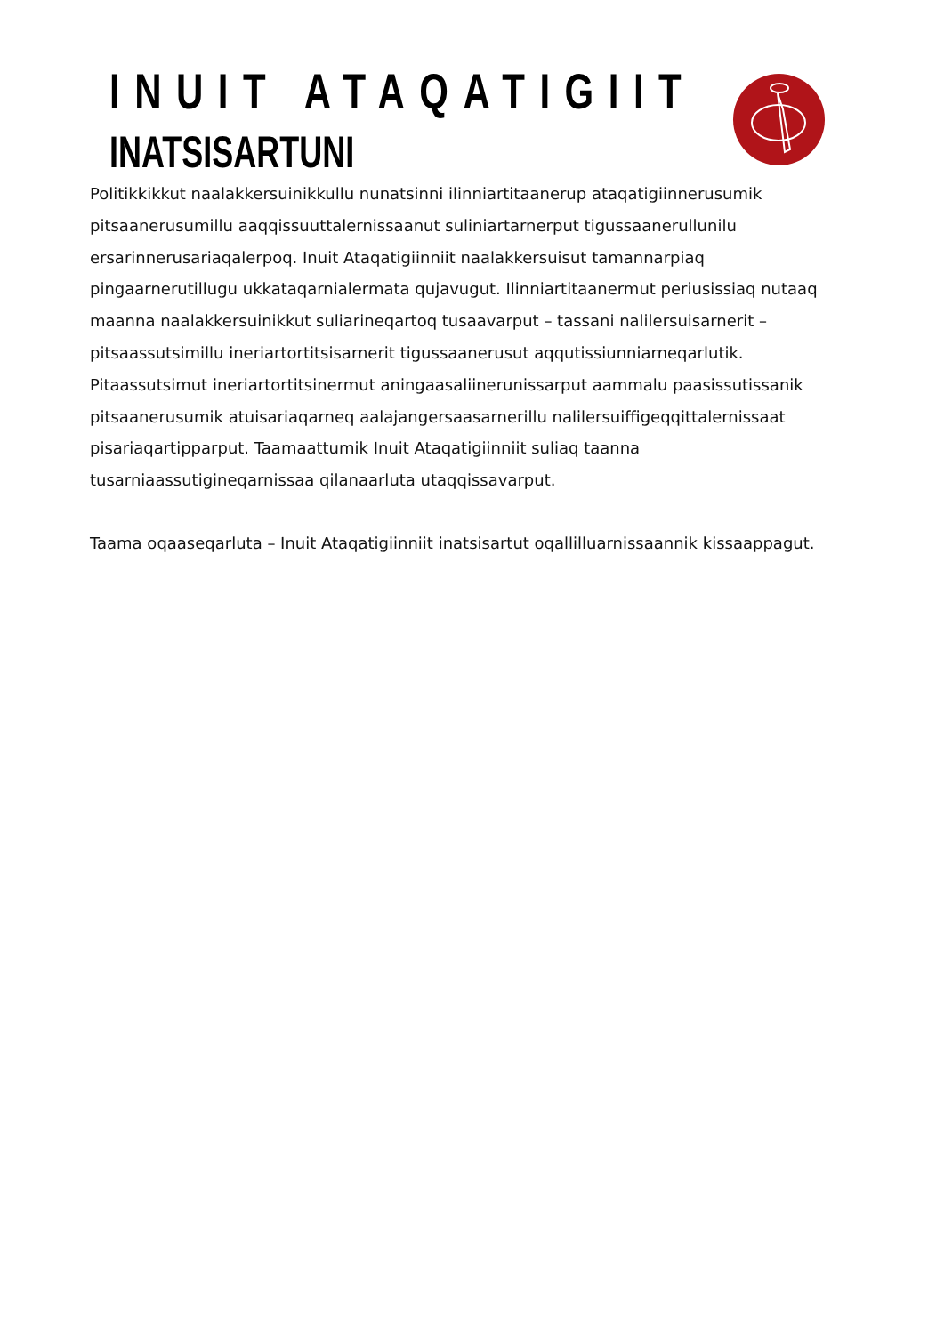INUIT ATAQATIGIIT
INATSISARTUNI
Politikkikkut naalakkersuinikkullu nunatsinni ilinniartitaanerup ataqatigiinnerusumik pitsaanerusumillu aaqqissuuttalernissaanut suliniartarnerput tigussaanerullunilu ersarinnerusariaqalerpoq. Inuit Ataqatigiinniit naalakkersuisut tamannarpiaq pingaarnerutillugu ukkataqarnialermata qujavugut. Ilinniartitaanermut periusissiaq nutaaq maanna naalakkersuinikkut suliarineqartoq tusaavarput – tassani nalilersuisarnerit – pitsaassutsimillu ineriartortitsisarnerit tigussaanerusut aqqutissiunniarneqarlutik. Pitaassutsimut ineriartortitsinermut aningaasaliinerunissarput aammalu paasissutissanik pitsaanerusumik atuisariaqarneq aalajangersaasarnerillu nalilersuiffigeqqittalernissaat pisariaqartipparput. Taamaattumik Inuit Ataqatigiinniit suliaq taanna tusarniaassutigineqarnissaa qilanaarluta utaqqissavarput.
Taama oqaaseqarluta – Inuit Ataqatigiinniit inatsisartut oqallilluarnissaannik kissaappagut.